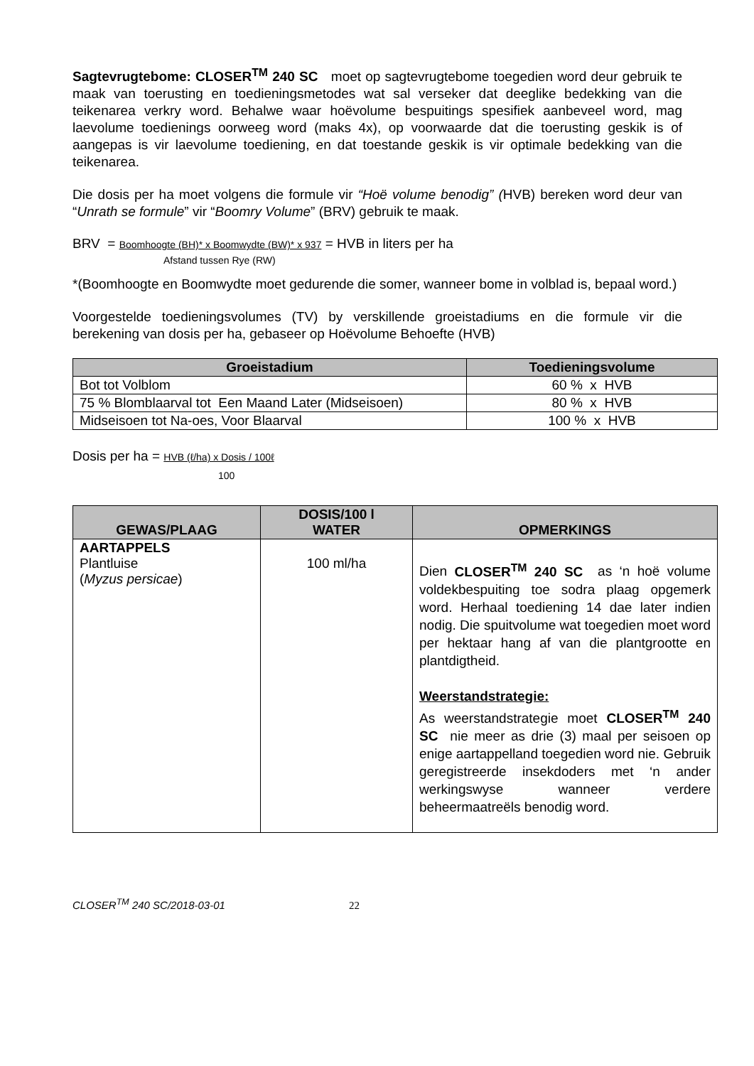Sagtevrugtebome: CLOSER<sup>TM</sup> 240 SC moet op sagtevrugtebome toegedien word deur gebruik te maak van toerusting en toedieningsmetodes wat sal verseker dat deeglike bedekking van die teikenarea verkry word. Behalwe waar hoëvolume bespuitings spesifiek aanbeveel word, mag laevolume toedienings oorweeg word (maks 4x), op voorwaarde dat die toerusting geskik is of aangepas is vir laevolume toediening, en dat toestande geskik is vir optimale bedekking van die teikenarea.
Die dosis per ha moet volgens die formule vir “Hoë volume benodig” (HVB) bereken word deur van “Unrath se formule” vir “Boomry Volume” (BRV) gebruik te maak.
BRV = Boomhoogte (BH)* x Boomwydte (BW)* x 937 = HVB in liters per ha
Afstand tussen Rye (RW)
*(Boomhoogte en Boomwydte moet gedurende die somer, wanneer bome in volblad is, bepaal word.)
Voorgestelde toedieningsvolumes (TV) by verskillende groeistadiums en die formule vir die berekening van dosis per ha, gebaseer op Hoëvolume Behoefte (HVB)
| Groeistadium | Toedieningsvolume |
| --- | --- |
| Bot tot Volblom | 60 % x HVB |
| 75 % Blomblaarval tot Een Maand Later (Midseisoen) | 80 % x HVB |
| Midseisoen tot Na-oes, Voor Blaarval | 100 % x HVB |
Dosis per ha = HVB (ℓ/ha) x Dosis / 100ℓ
100
| GEWAS/PLAAG | DOSIS/100 l WATER | OPMERKINGS |
| --- | --- | --- |
| AARTAPPELS Plantluise ( Myzus persicae ) | 100 ml/ha | Dien CLOSER<sup>TM</sup> 240 SC as ‘n hoë volume voldekbespuiting toe sodra plaag opgemerk word. Herhaal toediening 14 dae later indien nodig. Die spuitvolume wat toegedien moet word per hektaar hang af van die plantgrootte en plantdigtheid. Weerstandstrategie: As weerstandstrategie moet CLOSER<sup>TM</sup> 240 SC nie meer as drie (3) maal per seisoen op enige aartappelland toegedien word nie. Gebruik geregistreerde insekdoders met ‘n ander werkingswyse wanneer verdere beheermaatreëls benodig word. |
CLOSER<sup>TM</sup> 240 SC/2018-03-01 22